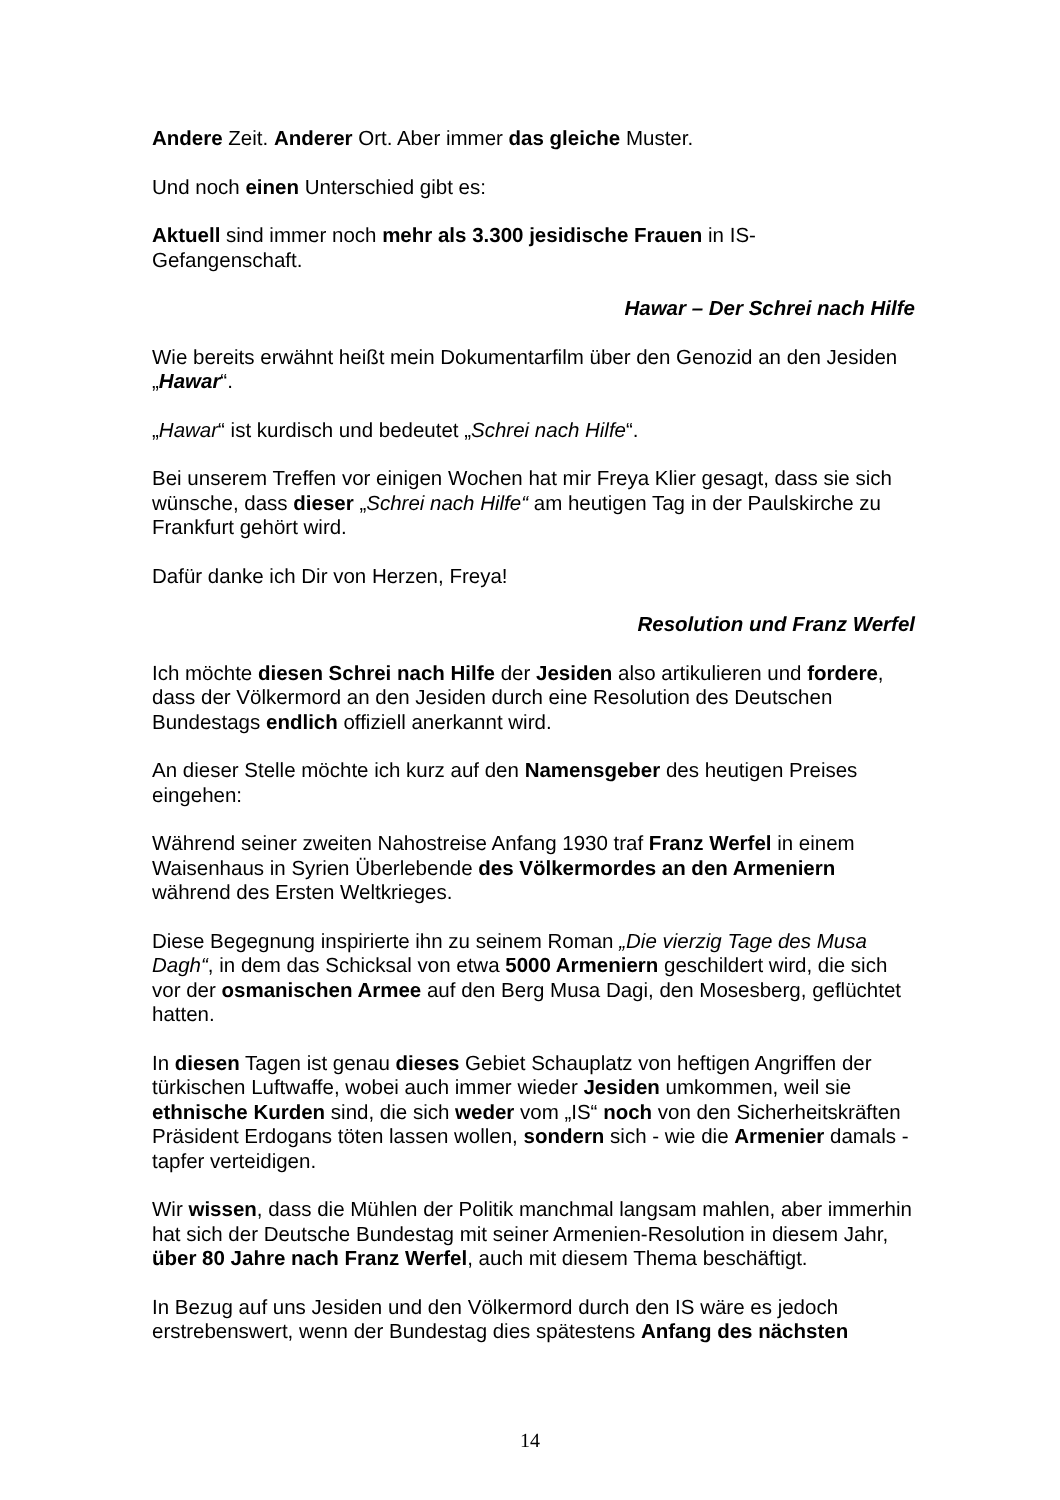Andere Zeit. Anderer Ort. Aber immer das gleiche Muster.
Und noch einen Unterschied gibt es:
Aktuell sind immer noch mehr als 3.300 jesidische Frauen in IS-
Gefangenschaft.
Hawar – Der Schrei nach Hilfe
Wie bereits erwähnt heißt mein Dokumentarfilm über den Genozid an den Jesiden „Hawar“.
„Hawar“ ist kurdisch und bedeutet „Schrei nach Hilfe“.
Bei unserem Treffen vor einigen Wochen hat mir Freya Klier gesagt, dass sie sich wünsche, dass dieser „Schrei nach Hilfe“ am heutigen Tag in der Paulskirche zu Frankfurt gehört wird.
Dafür danke ich Dir von Herzen, Freya!
Resolution und Franz Werfel
Ich möchte diesen Schrei nach Hilfe der Jesiden also artikulieren und fordere, dass der Völkermord an den Jesiden durch eine Resolution des Deutschen Bundestags endlich offiziell anerkannt wird.
An dieser Stelle möchte ich kurz auf den Namensgeber des heutigen Preises eingehen:
Während seiner zweiten Nahostreise Anfang 1930 traf Franz Werfel in einem Waisenhaus in Syrien Überlebende des Völkermordes an den Armeniern während des Ersten Weltkrieges.
Diese Begegnung inspirierte ihn zu seinem Roman „Die vierzig Tage des Musa Dagh“, in dem das Schicksal von etwa 5000 Armeniern geschildert wird, die sich vor der osmanischen Armee auf den Berg Musa Dagi, den Mosesberg, geflüchtet hatten.
In diesen Tagen ist genau dieses Gebiet Schauplatz von heftigen Angriffen der türkischen Luftwaffe, wobei auch immer wieder Jesiden umkommen, weil sie ethnische Kurden sind, die sich weder vom „IS“ noch von den Sicherheitskräften Präsident Erdogans töten lassen wollen, sondern sich - wie die Armenier damals - tapfer verteidigen.
Wir wissen, dass die Mühlen der Politik manchmal langsam mahlen, aber immerhin hat sich der Deutsche Bundestag mit seiner Armenien-Resolution in diesem Jahr, über 80 Jahre nach Franz Werfel, auch mit diesem Thema beschäftigt.
In Bezug auf uns Jesiden und den Völkermord durch den IS wäre es jedoch erstrebenswert, wenn der Bundestag dies spätestens Anfang des nächsten
14